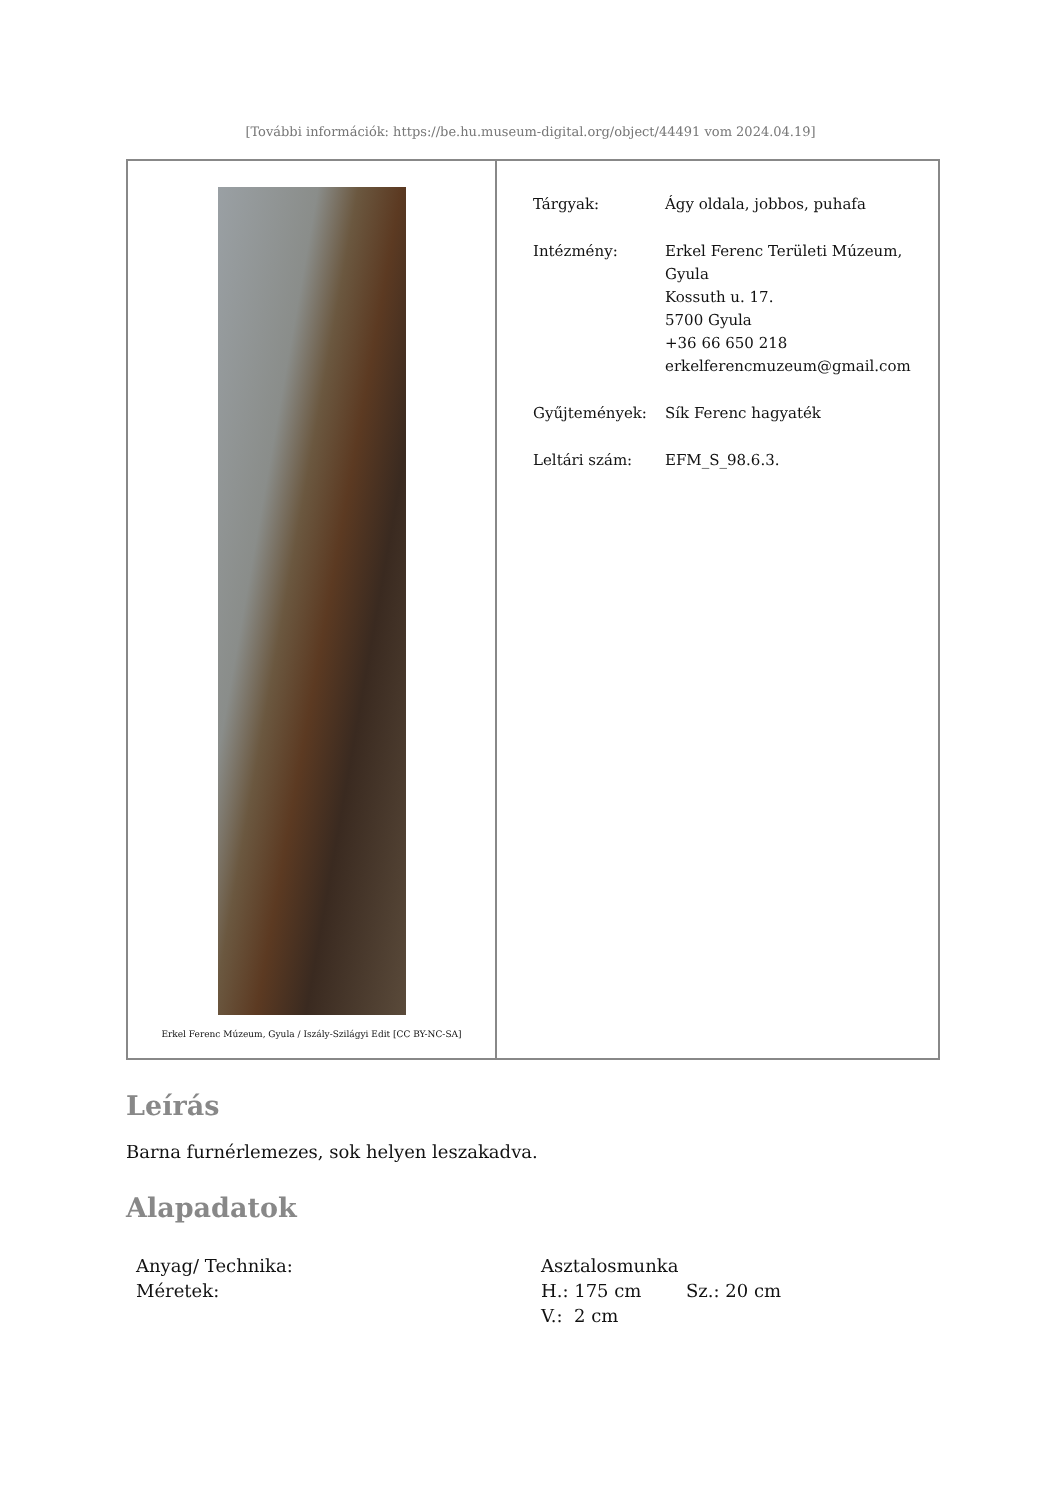[További információk: https://be.hu.museum-digital.org/object/44491 vom 2024.04.19]
| Erkel Ferenc Múzeum, Gyula / Iszály-Szilágyi Edit [CC BY-NC-SA] | / Tárgyak: / Ágy oldala, jobbos, puhafa / / Intézmény: / Erkel Ferenc Területi Múzeum, Gyula Kossuth u. 17. 5700 Gyula +36 66 650 218 erkelferencmuzeum@gmail.com / / Gyűjtemények: / Sík Ferenc hagyaték / / Leltári szám: / EFM_S_98.6.3. / |
Leírás
Barna furnérlemezes, sok helyen leszakadva.
Alapadatok
| Anyag/ Technika: | Asztalosmunka | |
| Méretek: | H.: 175 cm | Sz.: 20 cm |
| | V.: 2 cm | |